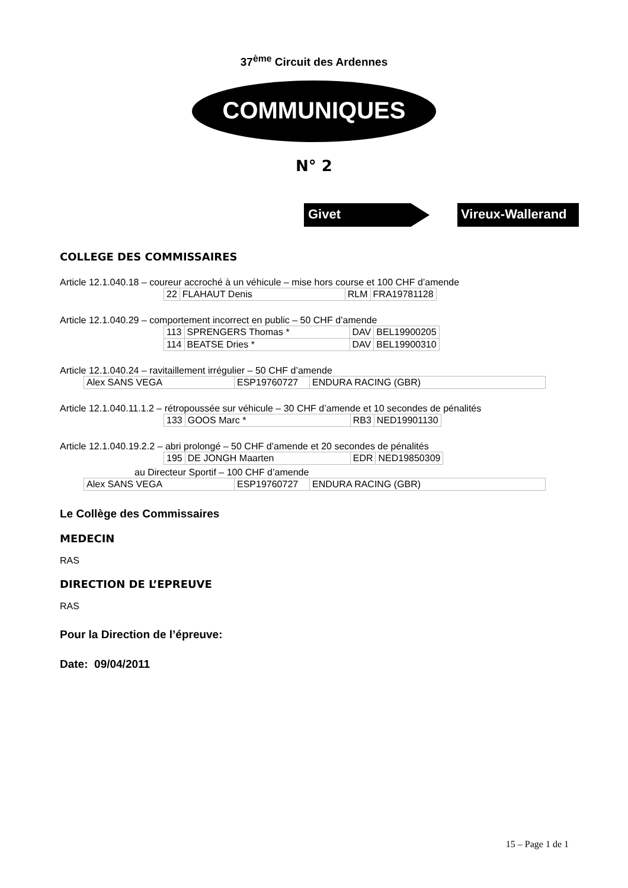37<sup>ème</sup> Circuit des Ardennes
COMMUNIQUES
N° 2
Givet Vireux-Wallerand
COLLEGE DES COMMISSAIRES
Article 12.1.040.18 – coureur accroché à un véhicule – mise hors course et 100 CHF d’amende
| 22 | FLAHAUT Denis | RLM | FRA19781128 |
Article 12.1.040.29 – comportement incorrect en public – 50 CHF d’amende
| 113 | SPRENGERS Thomas * | DAV | BEL19900205 |
| 114 | BEATSE Dries * | DAV | BEL19900310 |
Article 12.1.040.24 – ravitaillement irrégulier – 50 CHF d’amende
| Alex SANS VEGA | ESP19760727 | ENDURA RACING (GBR) |
Article 12.1.040.11.1.2 – rétropoussée sur véhicule – 30 CHF d’amende et 10 secondes de pénalités
| 133 | GOOS Marc * | RB3 | NED19901130 |
Article 12.1.040.19.2.2 – abri prolongé – 50 CHF d’amende et 20 secondes de pénalités
| 195 | DE JONGH Maarten | EDR | NED19850309 |
au Directeur Sportif – 100 CHF d’amende
| Alex SANS VEGA | ESP19760727 | ENDURA RACING (GBR) |
Le Collège des Commissaires
MEDECIN
RAS
DIRECTION DE L’EPREUVE
RAS
Pour la Direction de l’épreuve:
Date: 09/04/2011
15 – Page 1 de 1